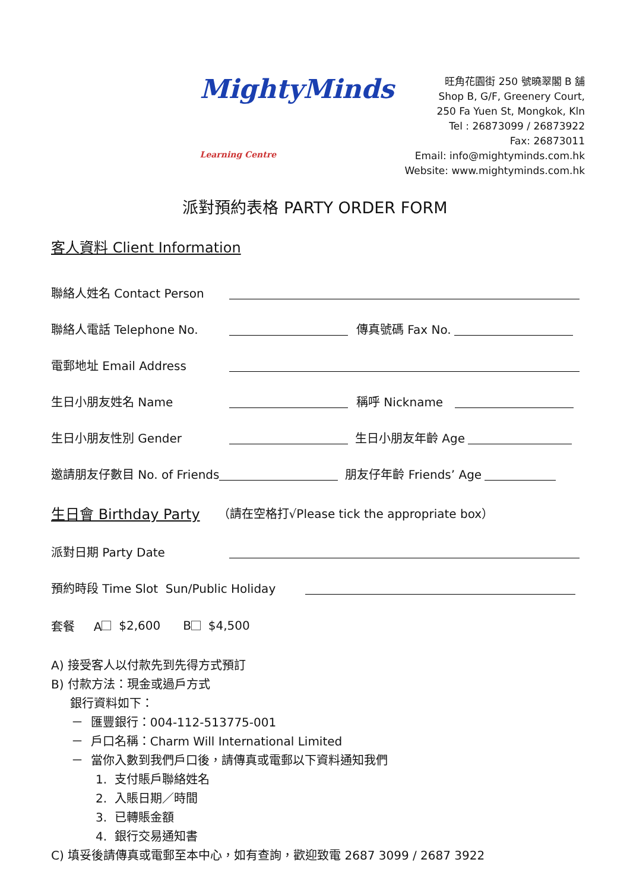MightyMinds Learning Centre
旺角花園街 250 號曉翠閣 B 舖
Shop B, G/F, Greenery Court,
250 Fa Yuen St, Mongkok, Kln
Tel : 26873099 / 26873922
Fax: 26873011
Email: info@mightyminds.com.hk
Website: www.mightyminds.com.hk
派對預約表格 PARTY ORDER FORM
客人資料 Client Information
聯絡人姓名 Contact Person
聯絡人電話 Telephone No. 傳真號碼 Fax No.
電郵地址 Email Address
生日小朋友姓名 Name 稱呼 Nickname
生日小朋友性別 Gender 生日小朋友年齡 Age
邀請朋友仔數目 No. of Friends 朋友仔年齡 Friends’ Age
生日會 Birthday Party （請在空格打√Please tick the appropriate box）
派對日期 Party Date
預約時段 Time Slot Sun/Public Holiday
套餐 A $2,600 B $4,500
A) 接受客人以付款先到先得方式預訂
B) 付款方法：現金或過戶方式
銀行資料如下：
－ 匯豐銀行：004-112-513775-001
－ 戶口名稱：Charm Will International Limited
－ 當你入數到我們戶口後，請傳真或電郵以下資料通知我們
1. 支付賬戶聯絡姓名
2. 入賬日期／時間
3. 已轉賬金額
4. 銀行交易通知書
C) 填妥後請傳真或電郵至本中心，如有查詢，歡迎致電 2687 3099 / 2687 3922